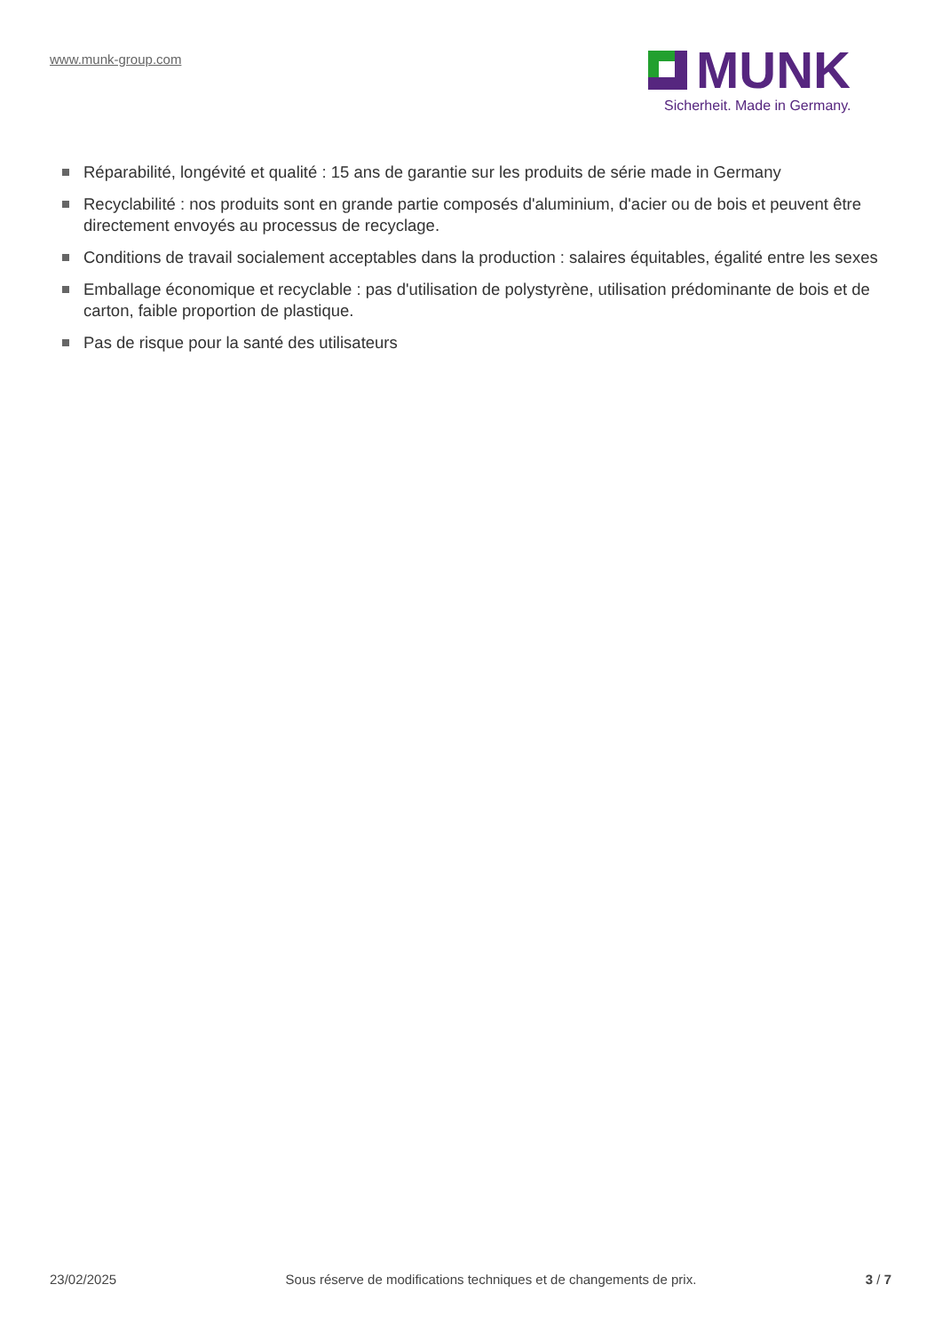www.munk-group.com
MUNK
Sicherheit. Made in Germany.
Réparabilité, longévité et qualité : 15 ans de garantie sur les produits de série made in Germany
Recyclabilité : nos produits sont en grande partie composés d'aluminium, d'acier ou de bois et peuvent être directement envoyés au processus de recyclage.
Conditions de travail socialement acceptables dans la production : salaires équitables, égalité entre les sexes
Emballage économique et recyclable : pas d'utilisation de polystyrène, utilisation prédominante de bois et de carton, faible proportion de plastique.
Pas de risque pour la santé des utilisateurs
23/02/2025 Sous réserve de modifications techniques et de changements de prix. 3 / 7